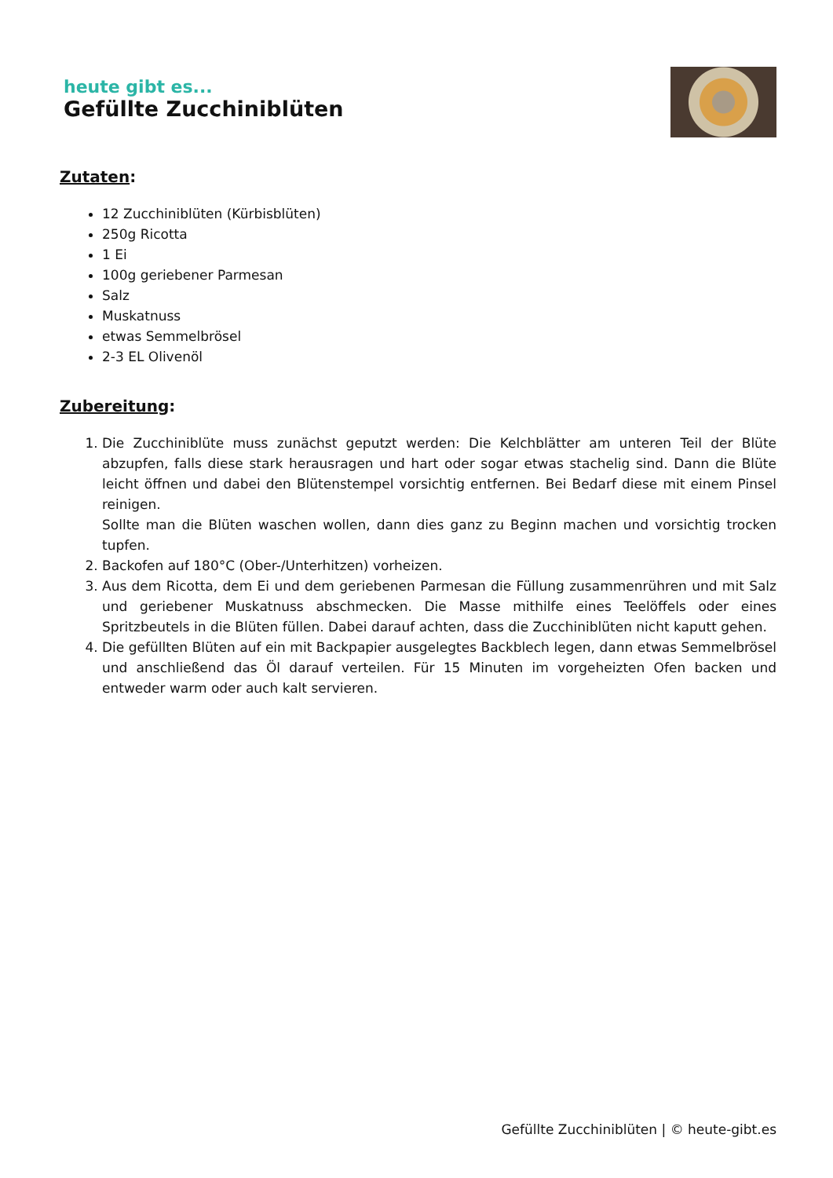heute gibt es...
Gefüllte Zucchiniblüten
Zutaten:
12 Zucchiniblüten (Kürbisblüten)
250g Ricotta
1 Ei
100g geriebener Parmesan
Salz
Muskatnuss
etwas Semmelbrösel
2-3 EL Olivenöl
Zubereitung:
1. Die Zucchiniblüte muss zunächst geputzt werden: Die Kelchblätter am unteren Teil der Blüte abzupfen, falls diese stark herausragen und hart oder sogar etwas stachelig sind. Dann die Blüte leicht öffnen und dabei den Blütenstempel vorsichtig entfernen. Bei Bedarf diese mit einem Pinsel reinigen.
Sollte man die Blüten waschen wollen, dann dies ganz zu Beginn machen und vorsichtig trocken tupfen.
2. Backofen auf 180°C (Ober-/Unterhitzen) vorheizen.
3. Aus dem Ricotta, dem Ei und dem geriebenen Parmesan die Füllung zusammenrühren und mit Salz und geriebener Muskatnuss abschmecken. Die Masse mithilfe eines Teelöffels oder eines Spritzbeutels in die Blüten füllen. Dabei darauf achten, dass die Zucchiniblüten nicht kaputt gehen.
4. Die gefüllten Blüten auf ein mit Backpapier ausgelegtes Backblech legen, dann etwas Semmelbrösel und anschließend das Öl darauf verteilen. Für 15 Minuten im vorgeheizten Ofen backen und entweder warm oder auch kalt servieren.
Gefüllte Zucchiniblüten | © heute-gibt.es